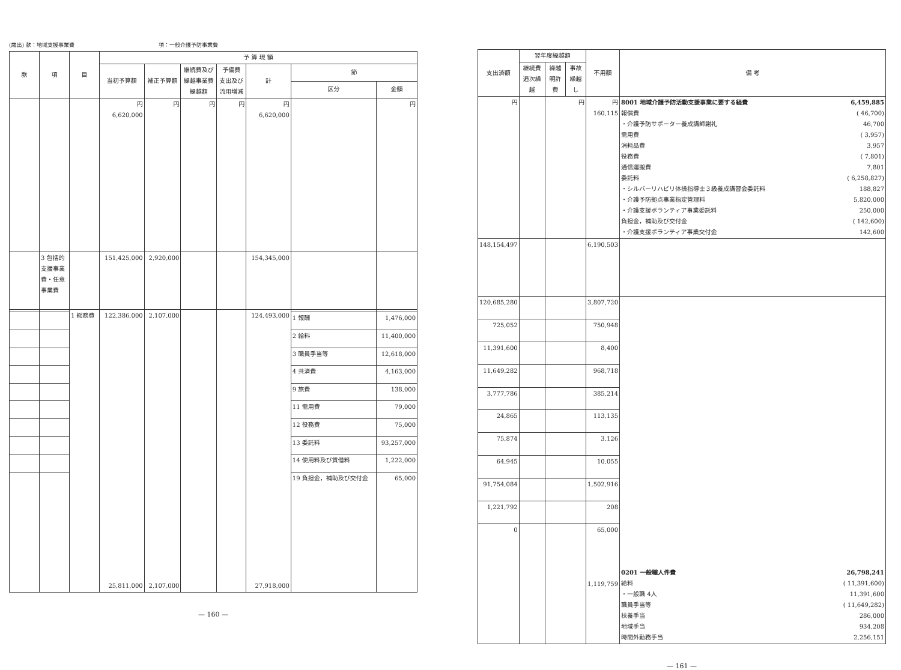(歳出) 款：地域支援事業費 項：一般介護予防事業費
| 款 | 項 | 目 | 予 算 現 額 | | | | | | |
| --- | --- | --- | --- | --- | --- | --- | --- | --- | --- |
| | | | 当初予算額 | 補正予算額 | 継続費及び 繰越事業費 繰越額 | 予備費 支出及び 流用増減 | 計 | 節 | |
| | | | | | | | | 区分 | 金額 |
| | | | 円 6,620,000 | 円 | 円 | 円 | 円 6,620,000 | | 円 |
| | 3 包括的支援事業費・任意事業費 | | 151,425,000 | 2,920,000 | | | 154,345,000 | | |
| | | 1 総務費 | 122,386,000 25,811,000 | 2,107,000 2,107,000 | | | 124,493,000 27,918,000 | | |
| | | | | | | | | 1 報酬 | 1,476,000 |
| | | | | | | | | 2 給料 | 11,400,000 |
| | | | | | | | | 3 職員手当等 | 12,618,000 |
| | | | | | | | | 4 共済費 | 4,163,000 |
| | | | | | | | | 9 旅費 | 138,000 |
| | | | | | | | | 11 需用費 | 79,000 |
| | | | | | | | | 12 役務費 | 75,000 |
| | | | | | | | | 13 委託料 | 93,257,000 |
| | | | | | | | | 14 使用料及び賃借料 | 1,222,000 |
| | | | | | | | | 19 負担金，補助及び交付金 | 65,000 |
— 160 —
| 支出済額 | 翌年度繰越額 | | | 不用額 | 備 考 |
| --- | --- | --- | --- | --- | --- |
| | 継続費逓次繰越 | 繰越明許費 | 事故繰越し | | |
| 円 | | 円 | | 円 160,115 | 8001 地域介護予防活動支援事業に要する経費 6,459,885 報償費 ( 46,700) ・介護予防サポーター養成講師謝礼 46,700 需用費 ( 3,957) 消耗品費 3,957 役務費 ( 7,801) 通信運搬費 7,801 委託料 ( 6,258,827) ・シルバーリハビリ体操指導士３級養成講習会委託料 188,827 ・介護予防拠点事業指定管理料 5,820,000 ・介護支援ボランティア事業委託料 250,000 負担金，補助及び交付金 ( 142,600) ・介護支援ボランティア事業交付金 142,600 |
| 148,154,497 | | | | 6,190,503 | |
| 120,685,280 | | | | 3,807,720 | 0201 一般職人件費 26,798,241 給料 ( 11,391,600) ・一般職 4人 11,391,600 職員手当等 ( 11,649,282) 扶養手当 286,000 地域手当 934,208 時間外勤務手当 2,256,151 |
| 725,052 | | | | 750,948 | |
| 11,391,600 | | | | 8,400 | |
| 11,649,282 | | | | 968,718 | |
| 3,777,786 | | | | 385,214 | |
| 24,865 | | | | 113,135 | |
| 75,874 | | | | 3,126 | |
| 64,945 | | | | 10,055 | |
| 91,754,084 | | | | 1,502,916 | |
| 1,221,792 | | | | 208 | |
| 0 | | | | 65,000 1,119,759 | |
— 161 —